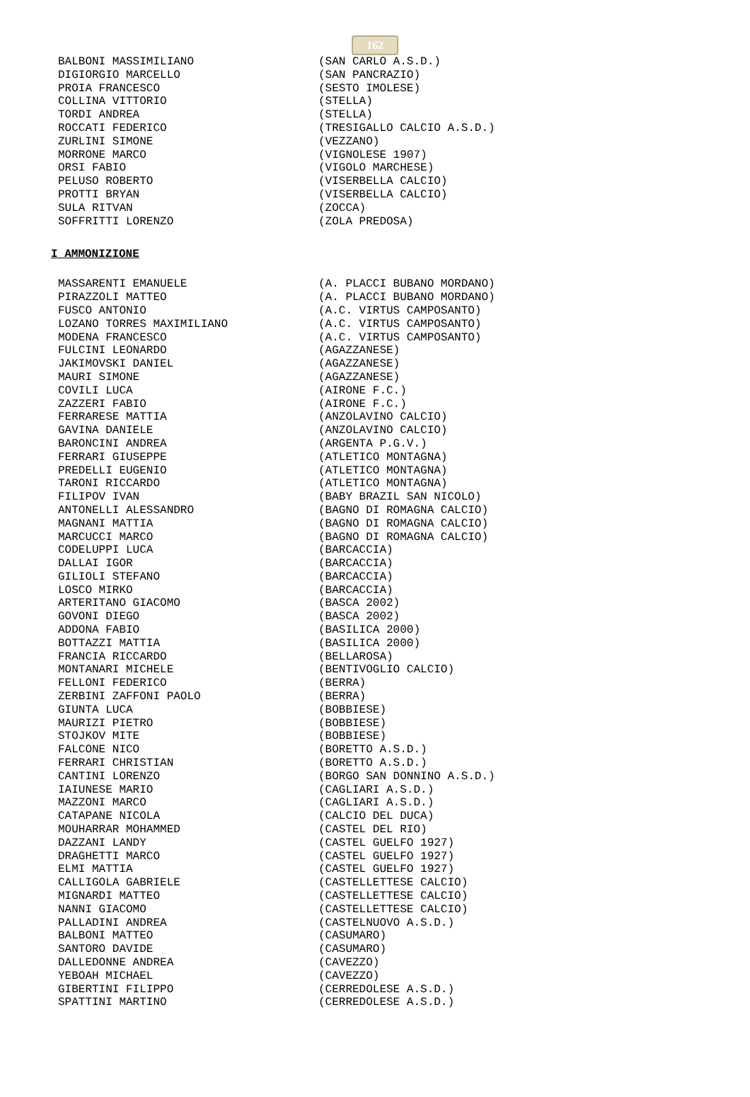162
| BALBONI MASSIMILIANO | (SAN CARLO A.S.D.) |
| DIGIORGIO MARCELLO | (SAN PANCRAZIO) |
| PROIA FRANCESCO | (SESTO IMOLESE) |
| COLLINA VITTORIO | (STELLA) |
| TORDI ANDREA | (STELLA) |
| ROCCATI FEDERICO | (TRESIGALLO CALCIO A.S.D.) |
| ZURLINI SIMONE | (VEZZANO) |
| MORRONE MARCO | (VIGNOLESE 1907) |
| ORSI FABIO | (VIGOLO MARCHESE) |
| PELUSO ROBERTO | (VISERBELLA CALCIO) |
| PROTTI BRYAN | (VISERBELLA CALCIO) |
| SULA RITVAN | (ZOCCA) |
| SOFFRITTI LORENZO | (ZOLA PREDOSA) |
I AMMONIZIONE
| MASSARENTI EMANUELE | (A. PLACCI BUBANO MORDANO) |
| PIRAZZOLI MATTEO | (A. PLACCI BUBANO MORDANO) |
| FUSCO ANTONIO | (A.C. VIRTUS CAMPOSANTO) |
| LOZANO TORRES MAXIMILIANO | (A.C. VIRTUS CAMPOSANTO) |
| MODENA FRANCESCO | (A.C. VIRTUS CAMPOSANTO) |
| FULCINI LEONARDO | (AGAZZANESE) |
| JAKIMOVSKI DANIEL | (AGAZZANESE) |
| MAURI SIMONE | (AGAZZANESE) |
| COVILI LUCA | (AIRONE F.C.) |
| ZAZZERI FABIO | (AIRONE F.C.) |
| FERRARESE MATTIA | (ANZOLAVINO CALCIO) |
| GAVINA DANIELE | (ANZOLAVINO CALCIO) |
| BARONCINI ANDREA | (ARGENTA P.G.V.) |
| FERRARI GIUSEPPE | (ATLETICO MONTAGNA) |
| PREDELLI EUGENIO | (ATLETICO MONTAGNA) |
| TARONI RICCARDO | (ATLETICO MONTAGNA) |
| FILIPOV IVAN | (BABY BRAZIL SAN NICOLO) |
| ANTONELLI ALESSANDRO | (BAGNO DI ROMAGNA CALCIO) |
| MAGNANI MATTIA | (BAGNO DI ROMAGNA CALCIO) |
| MARCUCCI MARCO | (BAGNO DI ROMAGNA CALCIO) |
| CODELUPPI LUCA | (BARCACCIA) |
| DALLAI IGOR | (BARCACCIA) |
| GILIOLI STEFANO | (BARCACCIA) |
| LOSCO MIRKO | (BARCACCIA) |
| ARTERITANO GIACOMO | (BASCA 2002) |
| GOVONI DIEGO | (BASCA 2002) |
| ADDONA FABIO | (BASILICA 2000) |
| BOTTAZZI MATTIA | (BASILICA 2000) |
| FRANCIA RICCARDO | (BELLAROSA) |
| MONTANARI MICHELE | (BENTIVOGLIO CALCIO) |
| FELLONI FEDERICO | (BERRA) |
| ZERBINI ZAFFONI PAOLO | (BERRA) |
| GIUNTA LUCA | (BOBBIESE) |
| MAURIZI PIETRO | (BOBBIESE) |
| STOJKOV MITE | (BOBBIESE) |
| FALCONE NICO | (BORETTO A.S.D.) |
| FERRARI CHRISTIAN | (BORETTO A.S.D.) |
| CANTINI LORENZO | (BORGO SAN DONNINO A.S.D.) |
| IAIUNESE MARIO | (CAGLIARI A.S.D.) |
| MAZZONI MARCO | (CAGLIARI A.S.D.) |
| CATAPANE NICOLA | (CALCIO DEL DUCA) |
| MOUHARRAR MOHAMMED | (CASTEL DEL RIO) |
| DAZZANI LANDY | (CASTEL GUELFO 1927) |
| DRAGHETTI MARCO | (CASTEL GUELFO 1927) |
| ELMI MATTIA | (CASTEL GUELFO 1927) |
| CALLIGOLA GABRIELE | (CASTELLETTESE CALCIO) |
| MIGNARDI MATTEO | (CASTELLETTESE CALCIO) |
| NANNI GIACOMO | (CASTELLETTESE CALCIO) |
| PALLADINI ANDREA | (CASTELNUOVO A.S.D.) |
| BALBONI MATTEO | (CASUMARO) |
| SANTORO DAVIDE | (CASUMARO) |
| DALLEDONNE ANDREA | (CAVEZZO) |
| YEBOAH MICHAEL | (CAVEZZO) |
| GIBERTINI FILIPPO | (CERREDOLESE A.S.D.) |
| SPATTINI MARTINO | (CERREDOLESE A.S.D.) |